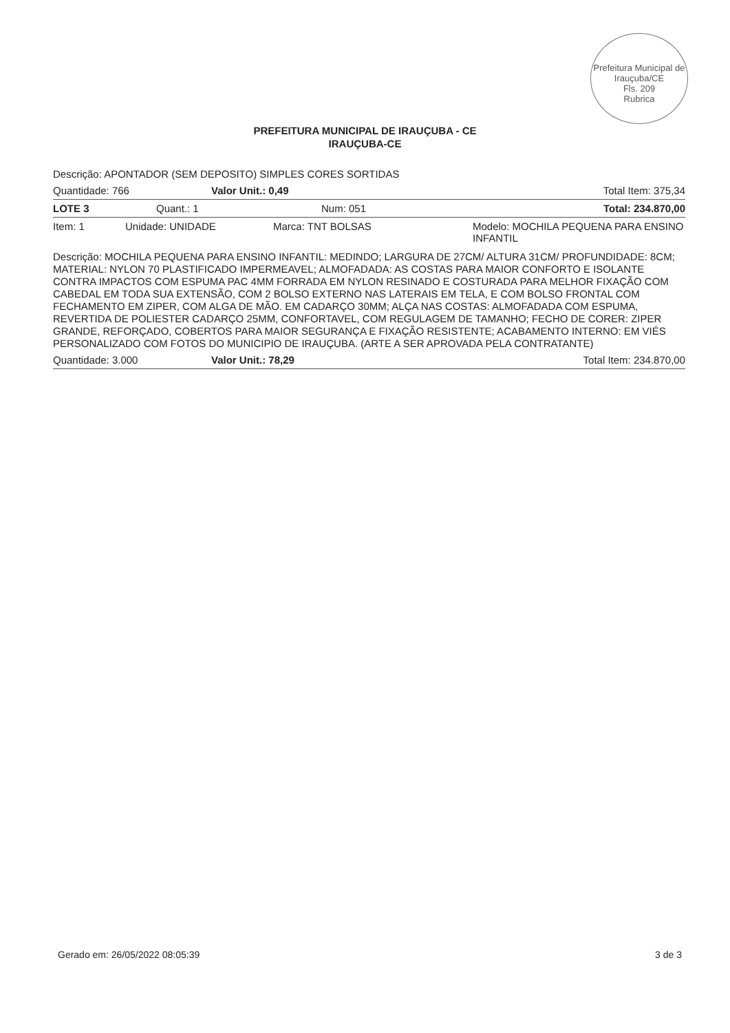Prefeitura Municipal de Irauçuba/CE
Fls. 209
Rubrica
PREFEITURA MUNICIPAL DE IRAUÇUBA - CE
IRAUÇUBA-CE
Descrição: APONTADOR (SEM DEPOSITO) SIMPLES CORES SORTIDAS
| Quantidade: 766 | Valor Unit.: 0,49 | Total Item: 375,34 |
| LOTE 3 | Quant.: 1 | Num: 051 | Total: 234.870,00 |
| Item: 1 | Unidade: UNIDADE | Marca: TNT BOLSAS | Modelo: MOCHILA PEQUENA PARA ENSINO INFANTIL |
Descrição: MOCHILA PEQUENA PARA ENSINO INFANTIL: MEDINDO; LARGURA DE 27CM/ ALTURA 31CM/ PROFUNDIDADE: 8CM; MATERIAL: NYLON 70 PLASTIFICADO IMPERMEAVEL; ALMOFADADA: AS COSTAS PARA MAIOR CONFORTO E ISOLANTE CONTRA IMPACTOS COM ESPUMA PAC 4MM FORRADA EM NYLON RESINADO E COSTURADA PARA MELHOR FIXAÇÃO COM CABEDAL EM TODA SUA EXTENSÃO, COM 2 BOLSO EXTERNO NAS LATERAIS EM TELA, E COM BOLSO FRONTAL COM FECHAMENTO EM ZIPER, COM ALGA DE MÃO. EM CADARÇO 30MM; ALÇA NAS COSTAS: ALMOFADADA COM ESPUMA, REVERTIDA DE POLIESTER CADARÇO 25MM, CONFORTAVEL, COM REGULAGEM DE TAMANHO; FECHO DE CORER: ZIPER GRANDE, REFORÇADO, COBERTOS PARA MAIOR SEGURANÇA E FIXAÇÃO RESISTENTE; ACABAMENTO INTERNO: EM VIÉS PERSONALIZADO COM FOTOS DO MUNICIPIO DE IRAUÇUBA. (ARTE A SER APROVADA PELA CONTRATANTE)
| Quantidade: 3.000 | Valor Unit.: 78,29 | Total Item: 234.870,00 |
Gerado em: 26/05/2022 08:05:39 3 de 3